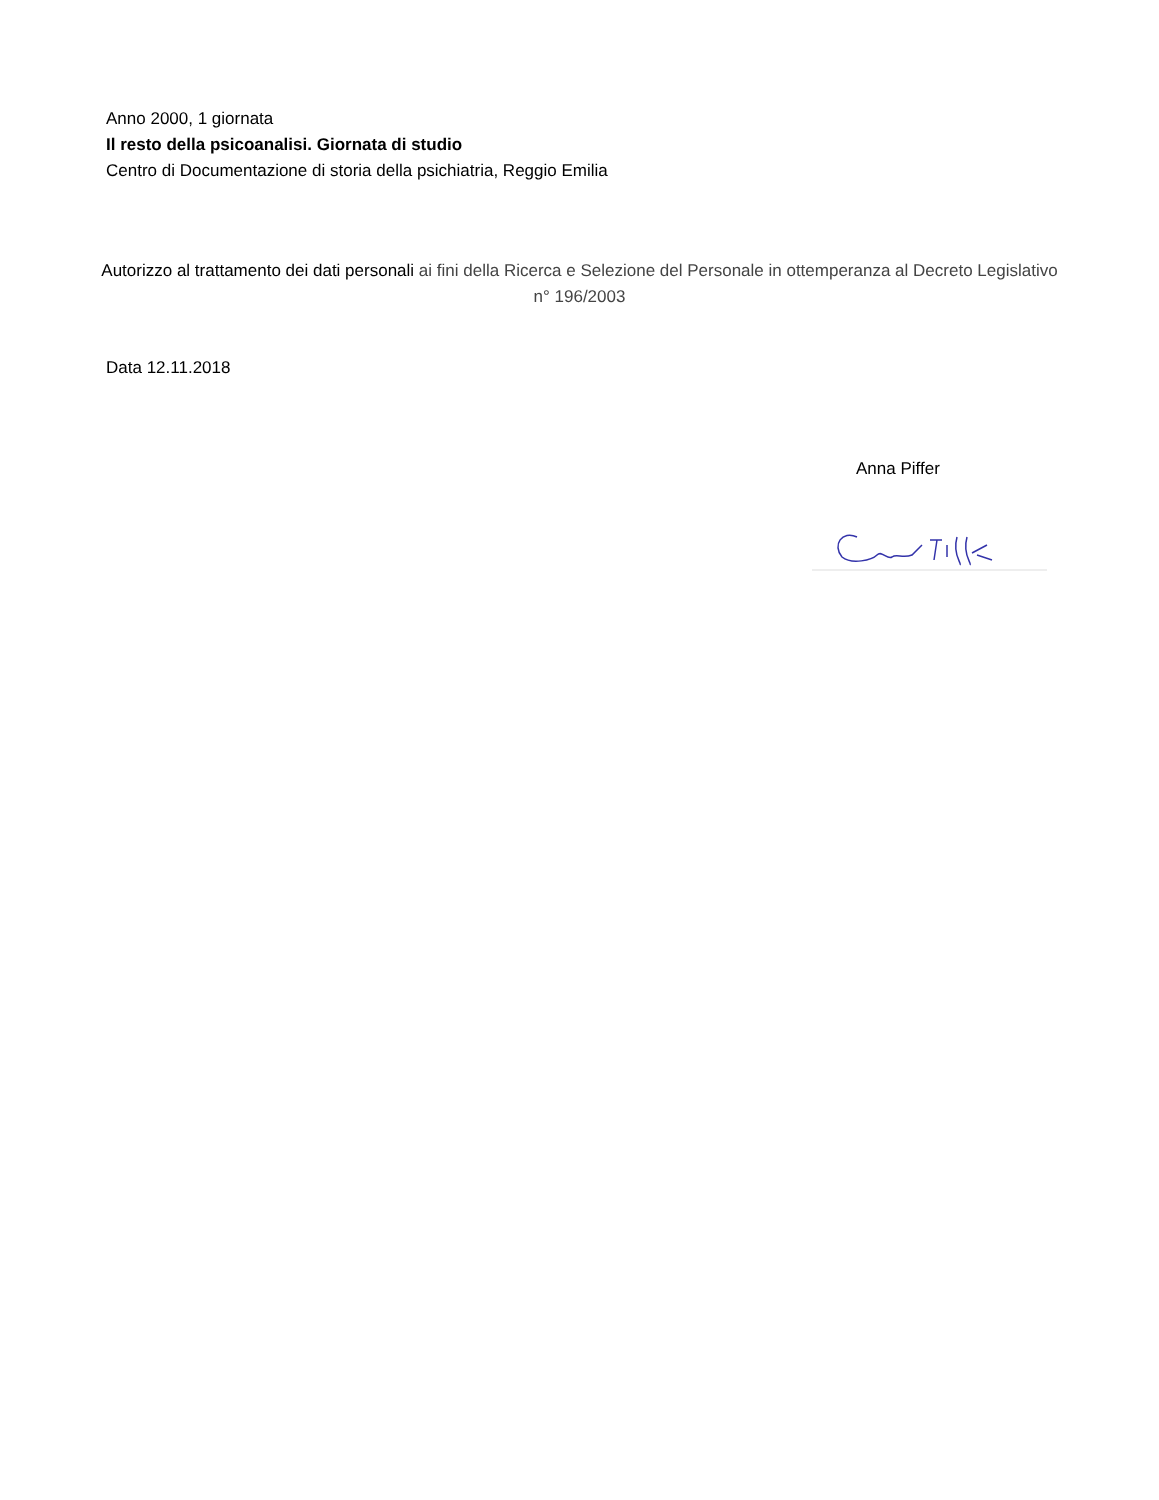Anno 2000, 1 giornata
Il resto della psicoanalisi. Giornata di studio
Centro di Documentazione di storia della psichiatria, Reggio Emilia
Autorizzo al trattamento dei dati personali ai fini della Ricerca e Selezione del Personale in ottemperanza al Decreto Legislativo n° 196/2003
Data 12.11.2018
Anna Piffer